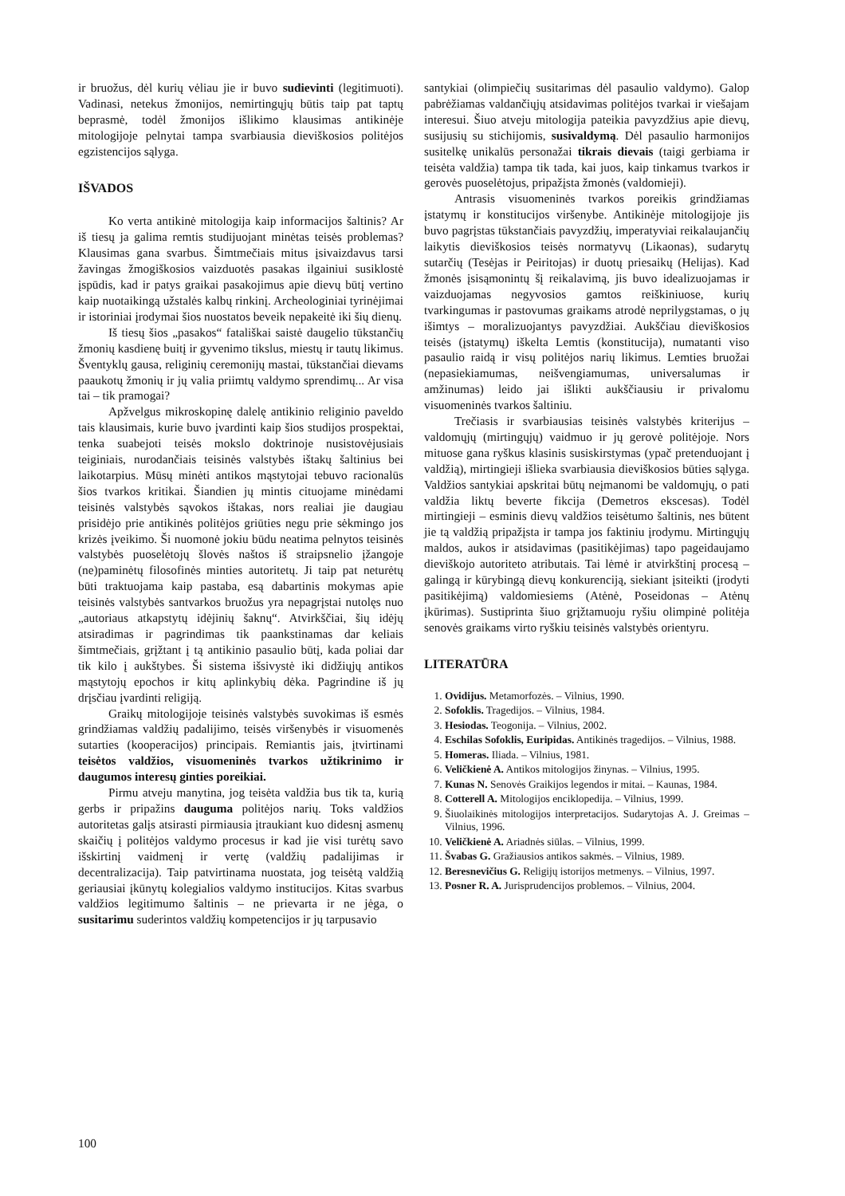ir bruožus, dėl kurių vėliau jie ir buvo sudievinti (legitimuoti). Vadinasi, netekus žmonijos, nemirtingųjų būtis taip pat taptų beprasmė, todėl žmonijos išlikimo klausimas antikinėje mitologijoje pelnytai tampa svarbiausia dieviškosios politėjos egzistencijos sąlyga.
IŠVADOS
Ko verta antikinė mitologija kaip informacijos šaltinis? Ar iš tiesų ja galima remtis studijuojant minėtas teisės problemas? Klausimas gana svarbus. Šimtmečiais mitus įsivaizdavus tarsi žavingas žmogiškosios vaizduotės pasakas ilgainiui susiklostė įspūdis, kad ir patys graikai pasakojimus apie dievų būtį vertino kaip nuotaikingą užstalės kalbų rinkinį. Archeologiniai tyrinėjimai ir istoriniai įrodymai šios nuostatos beveik nepakeitė iki šių dienų.
Iš tiesų šios „pasakos“ fatališkai saistė daugelio tūkstančių žmonių kasdienę buitį ir gyvenimo tikslus, miestų ir tautų likimus. Šventyklų gausa, religinių ceremonijų mastai, tūkstančiai dievams paaukotų žmonių ir jų valia priimtų valdymo sprendimų... Ar visa tai – tik pramogai?
Apžvelgus mikroskopinę dalelę antikinio religinio paveldo tais klausimais, kurie buvo įvardinti kaip šios studijos prospektai, tenka suabejoti teisės mokslo doktrinoje nusistovėjusiais teiginiais, nurodančiais teisinės valstybės ištakų šaltinius bei laikotarpius. Mūsų minėti antikos mąstytojai tebuvo racionalūs šios tvarkos kritikai. Šiandien jų mintis cituojame minėdami teisinės valstybės sąvokos ištakas, nors realiai jie daugiau prisidėjo prie antikinės politėjos griūties negu prie sėkmingo jos krizės įveikimo. Ši nuomonė jokiu būdu neatima pelnytos teisinės valstybės puoselėtojų šlovės naštos iš straipsnelio įžangoje (ne)paminėtų filosofinės minties autoritetų. Ji taip pat neturėtų būti traktuojama kaip pastaba, esą dabartinis mokymas apie teisinės valstybės santvarkos bruožus yra nepagrįstai nutolęs nuo „autoriaus atkapstytų idėjinių šaknų“. Atvirkščiai, šių idėjų atsiradimas ir pagrindimas tik paankstinamas dar keliais šimtmečiais, grįžtant į tą antikinio pasaulio būtį, kada poliai dar tik kilo į aukštybes. Ši sistema išsivystė iki didžiųjų antikos mąstytojų epochos ir kitų aplinkybių dėka. Pagrindine iš jų drįsčiau įvardinti religiją.
Graikų mitologijoje teisinės valstybės suvokimas iš esmės grindžiamas valdžių padalijimo, teisės viršenybės ir visuomenės sutarties (kooperacijos) principais. Remiantis jais, įtvirtinami teisėtos valdžios, visuomeninės tvarkos užtikrinimo ir daugumos interesų ginties poreikiai.
Pirmu atveju manytina, jog teisėta valdžia bus tik ta, kurią gerbs ir pripažins dauguma politėjos narių. Toks valdžios autoritetas galįs atsirasti pirmiausia įtraukiant kuo didesnį asmenų skaičių į politėjos valdymo procesus ir kad jie visi turėtų savo išskirtinį vaidmenį ir vertę (valdžių padalijimas ir decentralizacija). Taip patvirtinama nuostata, jog teisėtą valdžią geriausiai įkūnytų kolegialios valdymo institucijos. Kitas svarbus valdžios legitimumo šaltinis – ne prievarta ir ne jėga, o susitarimu suderintos valdžių kompetencijos ir jų tarpusavio
santykiai (olimpiečių susitarimas dėl pasaulio valdymo). Galop pabrėžiamas valdančiųjų atsidavimas politėjos tvarkai ir viešajam interesui. Šiuo atveju mitologija pateikia pavyzdžius apie dievų, susijusių su stichijomis, susivaldymą. Dėl pasaulio harmonijos susitelkę unikalūs personažai tikrais dievais (taigi gerbiama ir teisėta valdžia) tampa tik tada, kai juos, kaip tinkamus tvarkos ir gerovės puoselėtojus, pripažįsta žmonės (valdomieji).
Antrasis visuomeninės tvarkos poreikis grindžiamas įstatymų ir konstitucijos viršenybe. Antikinėje mitologijoje jis buvo pagrįstas tūkstančiais pavyzdžių, imperatyviai reikalaujančių laikytis dieviškosios teisės normatyvų (Likaonas), sudarytų sutarčių (Tesėjas ir Peiritojas) ir duotų priesaikų (Helijas). Kad žmonės įsisąmonintų šį reikalavimą, jis buvo idealizuojamas ir vaizduojamas negyvosios gamtos reiškiniuose, kurių tvarkingumas ir pastovumas graikams atrodė neprilygstamas, o jų išimtys – moralizuojantys pavyzdžiai. Aukščiau dieviškosios teisės (įstatymų) iškelta Lemtis (konstitucija), numatanti viso pasaulio raidą ir visų politėjos narių likimus. Lemties bruožai (nepasiekiamumas, neišvengiamumas, universalumas ir amžinumas) leido jai išlikti aukščiausiu ir privalomu visuomeninės tvarkos šaltiniu.
Trečiasis ir svarbiausias teisinės valstybės kriterijus – valdomųjų (mirtingųjų) vaidmuo ir jų gerovė politėjoje. Nors mituose gana ryškus klasinis susiskirstymas (ypač pretenduojant į valdžią), mirtingieji išlieka svarbiausia dieviškosios būties sąlyga. Valdžios santykiai apskritai būtų neįmanomi be valdomųjų, o pati valdžia liktų beverte fikcija (Demetros ekscesas). Todėl mirtingieji – esminis dievų valdžios teisėtumo šaltinis, nes būtent jie tą valdžią pripažįsta ir tampa jos faktiniu įrodymu. Mirtingųjų maldos, aukos ir atsidavimas (pasitikėjimas) tapo pageidaujamo dieviškojo autoriteto atributais. Tai lėmė ir atvirkštinį procesą – galingą ir kūrybingą dievų konkurenciją, siekiant įsiteikti (įrodyti pasitikėjimą) valdomiesiems (Atėnė, Poseidonas – Atėnų įkūrimas). Sustiprinta šiuo grįžtamuoju ryšiu olimpinė politėja senovės graikams virto ryškiu teisinės valstybės orientyru.
LITERATŪRA
1. Ovidijus. Metamorfozės. – Vilnius, 1990.
2. Sofoklis. Tragedijos. – Vilnius, 1984.
3. Hesiodas. Teogonija. – Vilnius, 2002.
4. Eschilas Sofoklis, Euripidas. Antikinės tragedijos. – Vilnius, 1988.
5. Homeras. Iliada. – Vilnius, 1981.
6. Veličkienė A. Antikos mitologijos žinynas. – Vilnius, 1995.
7. Kunas N. Senovės Graikijos legendos ir mitai. – Kaunas, 1984.
8. Cotterell A. Mitologijos enciklopedija. – Vilnius, 1999.
9. Šiuolaikinės mitologijos interpretacijos. Sudarytojas A. J. Greimas – Vilnius, 1996.
10. Veličkienė A. Ariadnės siūlas. – Vilnius, 1999.
11. Švabas G. Gražiausios antikos sakmės. – Vilnius, 1989.
12. Beresnevičius G. Religijų istorijos metmenys. – Vilnius, 1997.
13. Posner R. A. Jurisprudencijos problemos. – Vilnius, 2004.
100